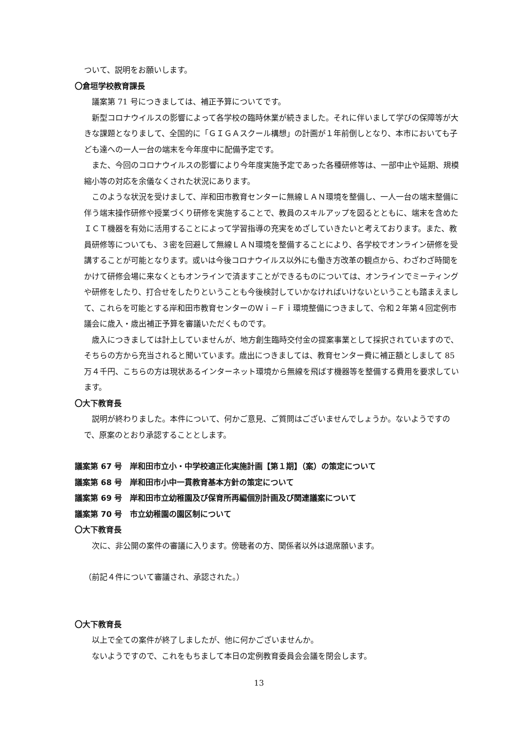ついて、説明をお願いします。
〇倉垣学校教育課長
　議案第 71 号につきましては、補正予算についてです。
　新型コロナウイルスの影響によって各学校の臨時休業が続きました。それに伴いまして学びの保障等が大きな課題となりまして、全国的に「ＧＩＧＡスクール構想」の計画が１年前倒しとなり、本市においても子ども達への一人一台の端末を今年度中に配備予定です。
　また、今回のコロナウイルスの影響により今年度実施予定であった各種研修等は、一部中止や延期、規模縮小等の対応を余儀なくされた状況にあります。
　このような状況を受けまして、岸和田市教育センターに無線ＬＡＮ環境を整備し、一人一台の端末整備に伴う端末操作研修や授業づくり研修を実施することで、教員のスキルアップを図るとともに、端末を含めたＩＣＴ機器を有効に活用することによって学習指導の充実をめざしていきたいと考えております。また、教員研修等についても、３密を回避して無線ＬＡＮ環境を整備することにより、各学校でオンライン研修を受講することが可能となります。或いは今後コロナウイルス以外にも働き方改革の観点から、わざわざ時間をかけて研修会場に来なくともオンラインで済ますことができるものについては、オンラインでミーティングや研修をしたり、打合せをしたりということも今後検討していかなければいけないということも踏まえまして、これらを可能とする岸和田市教育センターのＷｉ−Ｆｉ環境整備につきまして、令和２年第４回定例市議会に歳入・歳出補正予算を審議いただくものです。
　歳入につきましては計上していませんが、地方創生臨時交付金の提案事業として採択されていますので、そちらの方から充当されると聞いています。歳出につきましては、教育センター費に補正額としまして 85 万４千円、こちらの方は現状あるインターネット環境から無線を飛ばす機器等を整備する費用を要求しています。
〇大下教育長
　説明が終わりました。本件について、何かご意見、ご質問はございませんでしょうか。ないようですので、原案のとおり承認することとします。
議案第 67 号　岸和田市立小・中学校適正化実施計画【第１期】（案）の策定について
議案第 68 号　岸和田市小中一貫教育基本方針の策定について
議案第 69 号　岸和田市立幼稚園及び保育所再編個別計画及び関連議案について
議案第 70 号　市立幼稚園の園区制について
〇大下教育長
　次に、非公開の案件の審議に入ります。傍聴者の方、関係者以外は退席願います。
（前記４件について審議され、承認された。）
〇大下教育長
　以上で全ての案件が終了しましたが、他に何かございませんか。
　ないようですので、これをもちまして本日の定例教育委員会会議を閉会します。
13